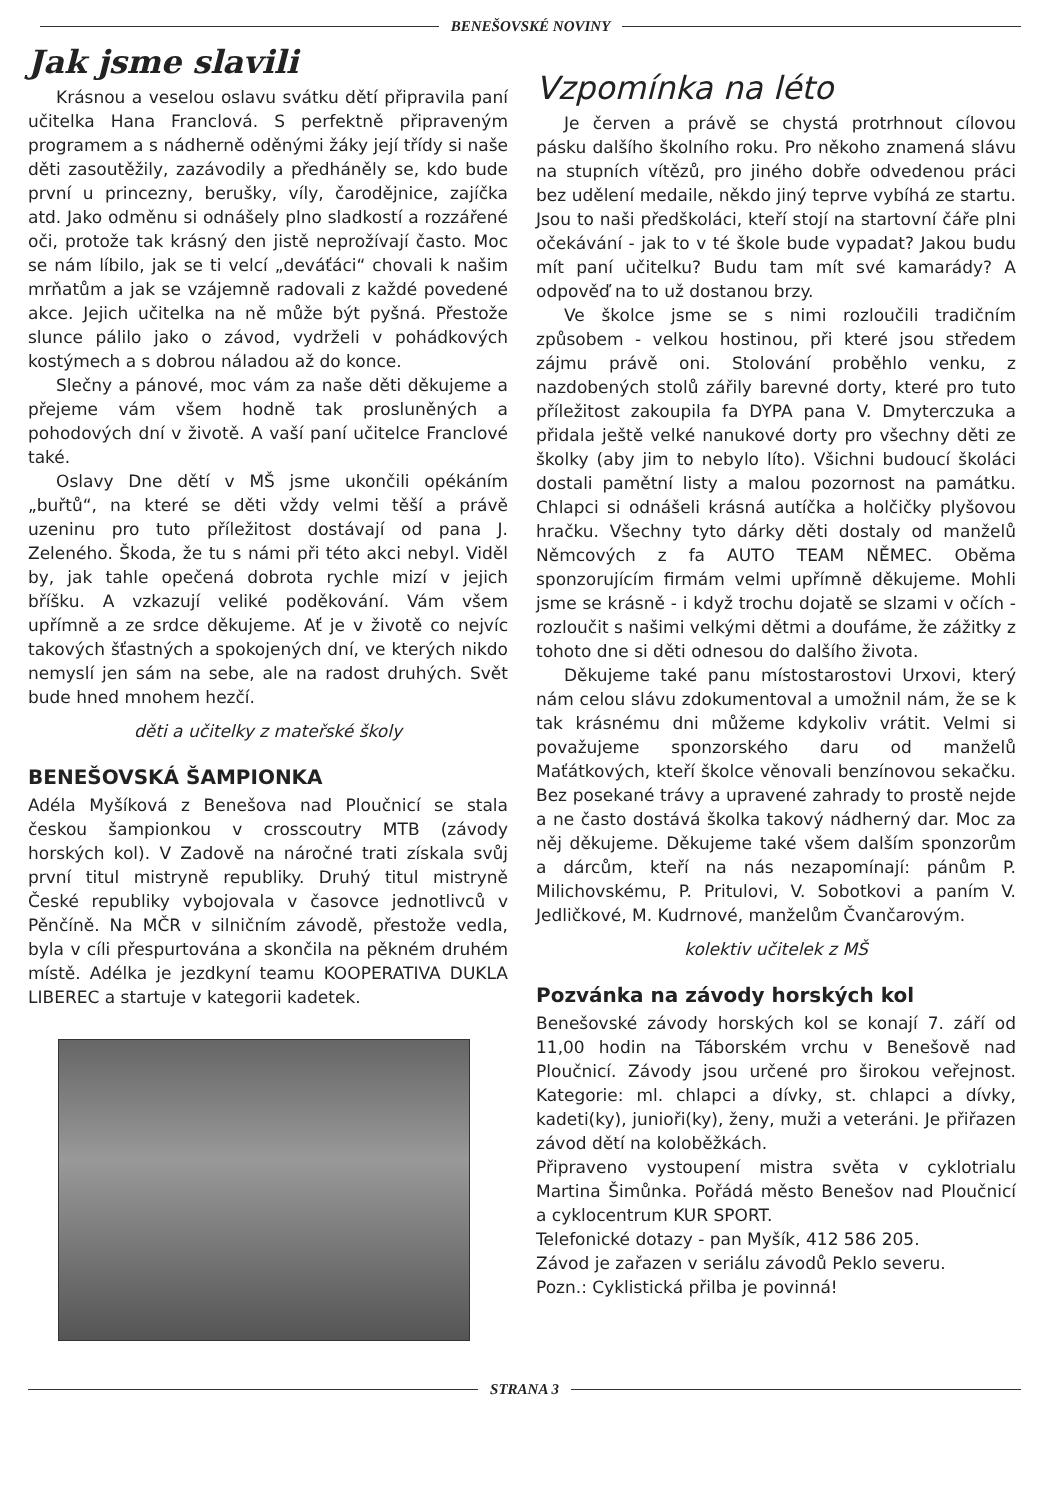BENEŠOVSKÉ NOVINY
Jak jsme slavili
Krásnou a veselou oslavu svátku dětí připravila paní učitelka Hana Franclová. S perfektně připraveným programem a s nádherně oděnými žáky její třídy si naše děti zasoutěžily, zazávodily a předháněly se, kdo bude první u princezny, berušky, víly, čarodějnice, zajíčka atd. Jako odměnu si odnášely plno sladkostí a rozzářené oči, protože tak krásný den jistě neprožívají často. Moc se nám líbilo, jak se ti velcí „deváťáci“ chovali k našim mrňatům a jak se vzájemně radovali z každé povedené akce. Jejich učitelka na ně může být pyšná. Přestože slunce pálilo jako o závod, vydrželi v pohádkových kostýmech a s dobrou náladou až do konce.
Slečny a pánové, moc vám za naše děti děkujeme a přejeme vám všem hodně tak prosluněných a pohodových dní v životě. A vaší paní učitelce Franclové také.
Oslavy Dne dětí v MŠ jsme ukončili opékáním „buřtů“, na které se děti vždy velmi těší a právě uzeninu pro tuto příležitost dostávají od pana J. Zeleného. Škoda, že tu s námi při této akci nebyl. Viděl by, jak tahle opečená dobrota rychle mizí v jejich bříšku. A vzkazují veliké poděkování. Vám všem upřímně a ze srdce děkujeme. Ať je v životě co nejvíc takových šťastných a spokojených dní, ve kterých nikdo nemyslí jen sám na sebe, ale na radost druhých. Svět bude hned mnohem hezčí.
děti a učitelky z mateřské školy
BENEŠOVSKÁ ŠAMPIONKA
Adéla Myšíková z Benešova nad Ploučnicí se stala českou šampionkou v crosscoutry MTB (závody horských kol). V Zadově na náročné trati získala svůj první titul mistryně republiky. Druhý titul mistryně České republiky vybojovala v časovce jednotlivců v Pěnčíně. Na MČR v silničním závodě, přestože vedla, byla v cíli přespurtována a skončila na pěkném druhém místě. Adélka je jezdkyní teamu KOOPERATIVA DUKLA LIBEREC a startuje v kategorii kadetek.
Vzpomínka na léto
Je červen a právě se chystá protrhnout cílovou pásku dalšího školního roku. Pro někoho znamená slávu na stupních vítězů, pro jiného dobře odvedenou práci bez udělení medaile, někdo jiný teprve vybíhá ze startu. Jsou to naši předškoláci, kteří stojí na startovní čáře plni očekávání - jak to v té škole bude vypadat? Jakou budu mít paní učitelku? Budu tam mít své kamarády? A odpověď na to už dostanou brzy.
Ve školce jsme se s nimi rozloučili tradičním způsobem - velkou hostinou, při které jsou středem zájmu právě oni. Stolování proběhlo venku, z nazdobených stolů zářily barevné dorty, které pro tuto příležitost zakoupila fa DYPA pana V. Dmyterczuka a přidala ještě velké nanukové dorty pro všechny děti ze školky (aby jim to nebylo líto). Všichni budoucí školáci dostali pamětní listy a malou pozornost na památku. Chlapci si odnášeli krásná autíčka a holčičky plyšovou hračku. Všechny tyto dárky děti dostaly od manželů Němcových z fa AUTO TEAM NĚMEC. Oběma sponzorujícím firmám velmi upřímně děkujeme. Mohli jsme se krásně - i když trochu dojatě se slzami v očích - rozloučit s našimi velkými dětmi a doufáme, že zážitky z tohoto dne si děti odnesou do dalšího života.
Děkujeme také panu místostarostovi Urxovi, který nám celou slávu zdokumentoval a umožnil nám, že se k tak krásnému dni můžeme kdykoliv vrátit. Velmi si považujeme sponzorského daru od manželů Maťátkových, kteří školce věnovali benzínovou sekačku. Bez posekané trávy a upravené zahrady to prostě nejde a ne často dostává školka takový nádherný dar. Moc za něj děkujeme. Děkujeme také všem dalším sponzorům a dárcům, kteří na nás nezapomínají: pánům P. Milichovskému, P. Pritulovi, V. Sobotkovi a paním V. Jedličkové, M. Kudrnové, manželům Čvančarovým.
kolektiv učitelek z MŠ
Pozvánka na závody horských kol
Benešovské závody horských kol se konají 7. září od 11,00 hodin na Táborském vrchu v Benešově nad Ploučnicí. Závody jsou určené pro širokou veřejnost. Kategorie: ml. chlapci a dívky, st. chlapci a dívky, kadeti(ky), junioři(ky), ženy, muži a veteráni. Je přiřazen závod dětí na koloběžkách.
Připraveno vystoupení mistra světa v cyklotrialu Martina Šimůnka. Pořádá město Benešov nad Ploučnicí a cyklocentrum KUR SPORT.
Telefonické dotazy - pan Myšík, 412 586 205.
Závod je zařazen v seriálu závodů Peklo severu.
Pozn.: Cyklistická přilba je povinná!
STRANA 3